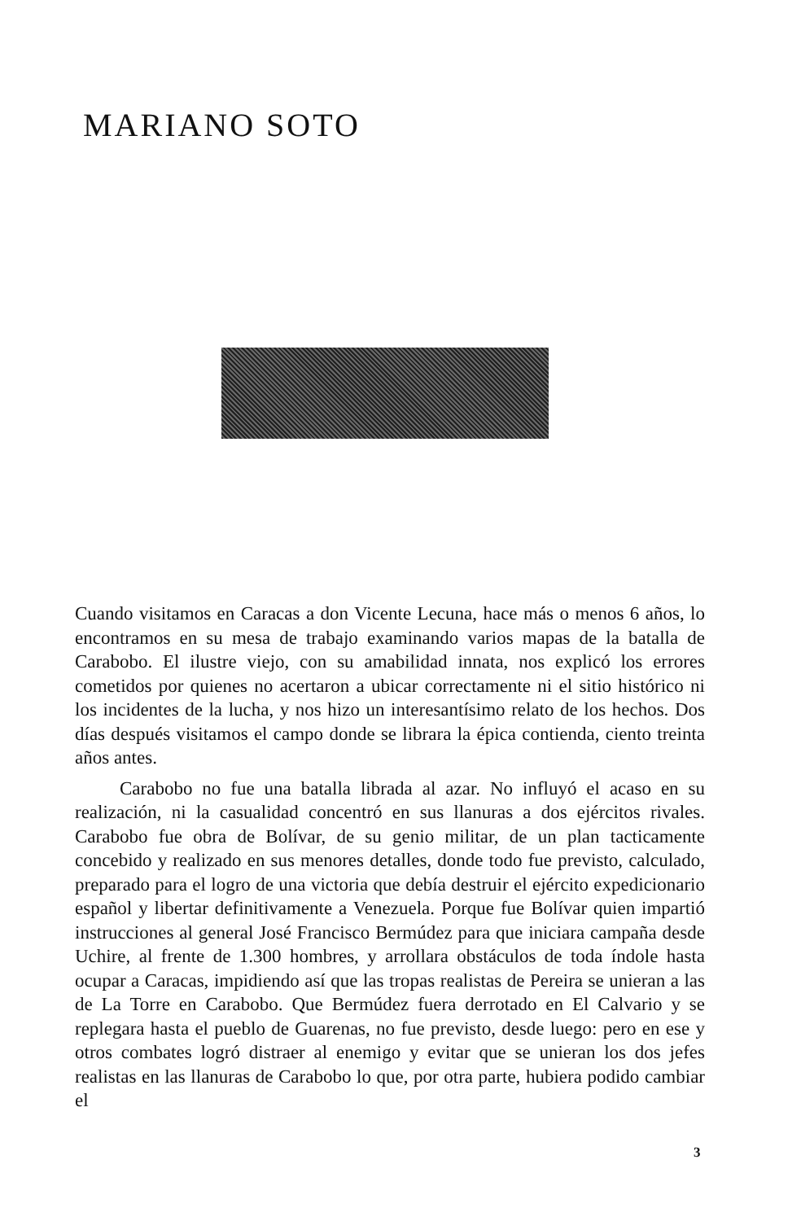MARIANO SOTO
Cuando visitamos en Caracas a don Vicente Lecuna, hace más o menos 6 años, lo encontramos en su mesa de trabajo examinando varios mapas de la batalla de Carabobo. El ilustre viejo, con su amabilidad innata, nos explicó los errores cometidos por quienes no acertaron a ubicar correctamente ni el sitio histórico ni los incidentes de la lucha, y nos hizo un interesantísimo relato de los hechos. Dos días después visitamos el campo donde se librara la épica contienda, ciento treinta años antes.
Carabobo no fue una batalla librada al azar. No influyó el acaso en su realización, ni la casualidad concentró en sus llanuras a dos ejércitos rivales. Carabobo fue obra de Bolívar, de su genio militar, de un plan tacticamente concebido y realizado en sus menores detalles, donde todo fue previsto, calculado, preparado para el logro de una victoria que debía destruir el ejército expedicionario español y libertar definitivamente a Venezuela. Porque fue Bolívar quien impartió instrucciones al general José Francisco Bermúdez para que iniciara campaña desde Uchire, al frente de 1.300 hombres, y arrollara obstáculos de toda índole hasta ocupar a Caracas, impidiendo así que las tropas realistas de Pereira se unieran a las de La Torre en Carabobo. Que Bermúdez fuera derrotado en El Calvario y se replegara hasta el pueblo de Guarenas, no fue previsto, desde luego: pero en ese y otros combates logró distraer al enemigo y evitar que se unieran los dos jefes realistas en las llanuras de Carabobo lo que, por otra parte, hubiera podido cambiar el
3